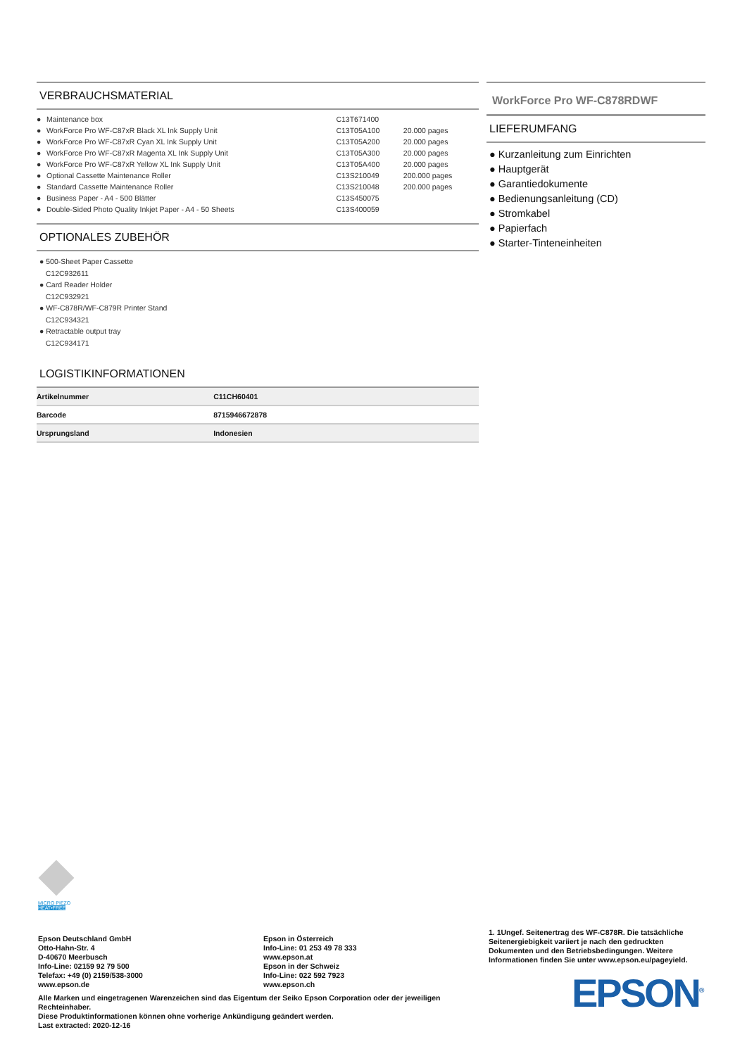VERBRAUCHSMATERIAL
| ● | Maintenance box | C13T671400 | |
| ● | WorkForce Pro WF-C87xR Black XL Ink Supply Unit | C13T05A100 | 20.000 pages |
| ● | WorkForce Pro WF-C87xR Cyan XL Ink Supply Unit | C13T05A200 | 20.000 pages |
| ● | WorkForce Pro WF-C87xR Magenta XL Ink Supply Unit | C13T05A300 | 20.000 pages |
| ● | WorkForce Pro WF-C87xR Yellow XL Ink Supply Unit | C13T05A400 | 20.000 pages |
| ● | Optional Cassette Maintenance Roller | C13S210049 | 200.000 pages |
| ● | Standard Cassette Maintenance Roller | C13S210048 | 200.000 pages |
| ● | Business Paper - A4 - 500 Blätter | C13S450075 | |
| ● | Double-Sided Photo Quality Inkjet Paper - A4 - 50 Sheets | C13S400059 | |
OPTIONALES ZUBEHÖR
● 500-Sheet Paper Cassette
C12C932611
● Card Reader Holder
C12C932921
● WF-C878R/WF-C879R Printer Stand
C12C934321
● Retractable output tray
C12C934171
LOGISTIKINFORMATIONEN
| Artikelnummer | C11CH60401 |
| Barcode | 8715946672878 |
| Ursprungsland | Indonesien |
WorkForce Pro WF-C878RDWF
LIEFERUMFANG
● Kurzanleitung zum Einrichten
● Hauptgerät
● Garantiedokumente
● Bedienungsanleitung (CD)
● Stromkabel
● Papierfach
● Starter-Tinteneinheiten
MICRO PIEZO
HEAT•FREE
Epson Deutschland GmbH
Otto-Hahn-Str. 4
D-40670 Meerbusch
Info-Line: 02159 92 79 500
Telefax: +49 (0) 2159/538-3000
www.epson.de
Epson in Österreich
Info-Line: 01 253 49 78 333
www.epson.at
Epson in der Schweiz
Info-Line: 022 592 7923
www.epson.ch
Alle Marken und eingetragenen Warenzeichen sind das Eigentum der Seiko Epson Corporation oder der jeweiligen Rechteinhaber.
Diese Produktinformationen können ohne vorherige Ankündigung geändert werden.
Last extracted: 2020-12-16
1. 1Ungef. Seitenertrag des WF-C878R. Die tatsächliche Seitenergiebigkeit variiert je nach den gedruckten Dokumenten und den Betriebsbedingungen. Weitere Informationen finden Sie unter www.epson.eu/pageyield.
EPSON<sup>®</sup>